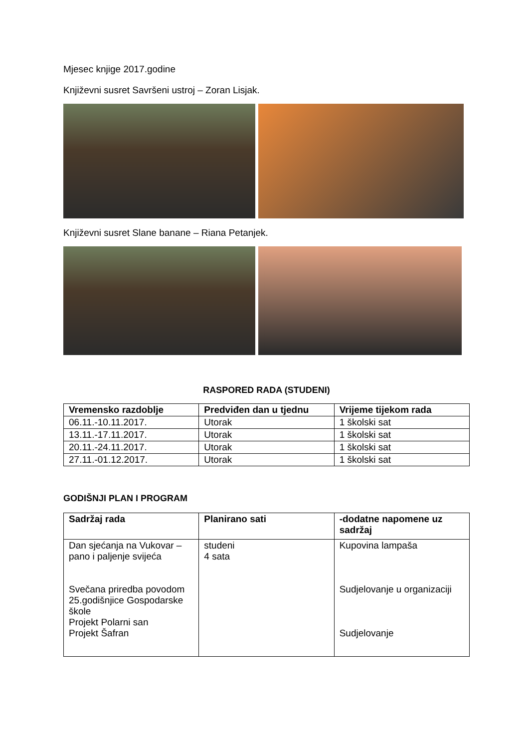Mjesec knjige 2017.godine
Književni susret Savršeni ustroj – Zoran Lisjak.
Književni susret Slane banane – Riana Petanjek.
RASPORED RADA (STUDENI)
| Vremensko razdoblje | Predviđen dan u tjednu | Vrijeme tijekom rada |
| --- | --- | --- |
| 06.11.-10.11.2017. | Utorak | 1 školski sat |
| 13.11.-17.11.2017. | Utorak | 1 školski sat |
| 20.11.-24.11.2017. | Utorak | 1 školski sat |
| 27.11.-01.12.2017. | Utorak | 1 školski sat |
GODIŠNJI PLAN I PROGRAM
| Sadržaj rada | Planirano sati | -dodatne napomene uz sadržaj |
| --- | --- | --- |
| Dan sjećanja na Vukovar – pano i paljenje svijeća Svečana priredba povodom 25.godišnjice Gospodarske škole Projekt Polarni san Projekt Šafran | studeni 4 sata | Kupovina lampaša Sudjelovanje u organizaciji Sudjelovanje |